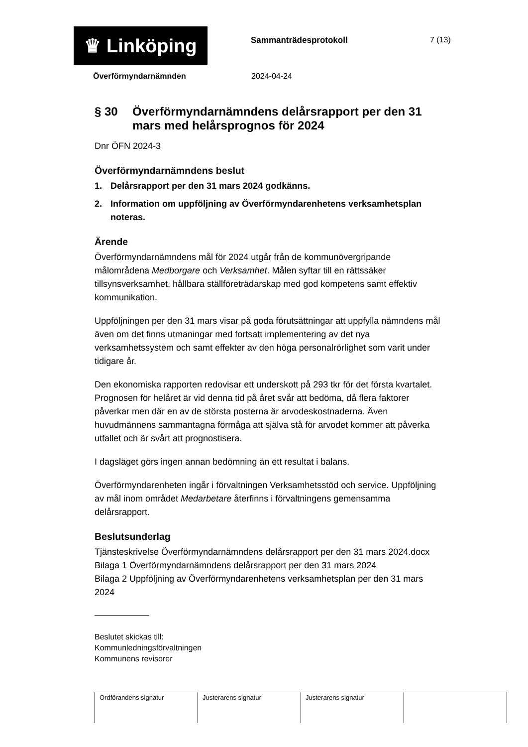♛ Linköping
Sammanträdesprotokoll 7 (13)
Överförmyndarnämnden 2024-04-24
§ 30 Överförmyndarnämndens delårsrapport per den 31 mars med helårsprognos för 2024
Dnr ÖFN 2024-3
Överförmyndarnämndens beslut
1. Delårsrapport per den 31 mars 2024 godkänns.
2. Information om uppföljning av Överförmyndarenhetens verksamhetsplan noteras.
Ärende
Överförmyndarnämndens mål för 2024 utgår från de kommunövergripande målområdena Medborgare och Verksamhet. Målen syftar till en rättssäker tillsynsverksamhet, hållbara ställföreträdarskap med god kompetens samt effektiv kommunikation.
Uppföljningen per den 31 mars visar på goda förutsättningar att uppfylla nämndens mål även om det finns utmaningar med fortsatt implementering av det nya verksamhetssystem och samt effekter av den höga personalrörlighet som varit under tidigare år.
Den ekonomiska rapporten redovisar ett underskott på 293 tkr för det första kvartalet. Prognosen för helåret är vid denna tid på året svår att bedöma, då flera faktorer påverkar men där en av de största posterna är arvodeskostnaderna. Även huvudmännens sammantagna förmåga att själva stå för arvodet kommer att påverka utfallet och är svårt att prognostisera.
I dagsläget görs ingen annan bedömning än ett resultat i balans.
Överförmyndarenheten ingår i förvaltningen Verksamhetsstöd och service. Uppföljning av mål inom området Medarbetare återfinns i förvaltningens gemensamma delårsrapport.
Beslutsunderlag
Tjänsteskrivelse Överförmyndarnämndens delårsrapport per den 31 mars 2024.docx
Bilaga 1 Överförmyndarnämndens delårsrapport per den 31 mars 2024
Bilaga 2 Uppföljning av Överförmyndarenhetens verksamhetsplan per den 31 mars 2024
Beslutet skickas till:
Kommunledningsförvaltningen
Kommunens revisorer
| Ordförandens signatur | Justerarens signatur | Justerarens signatur | |